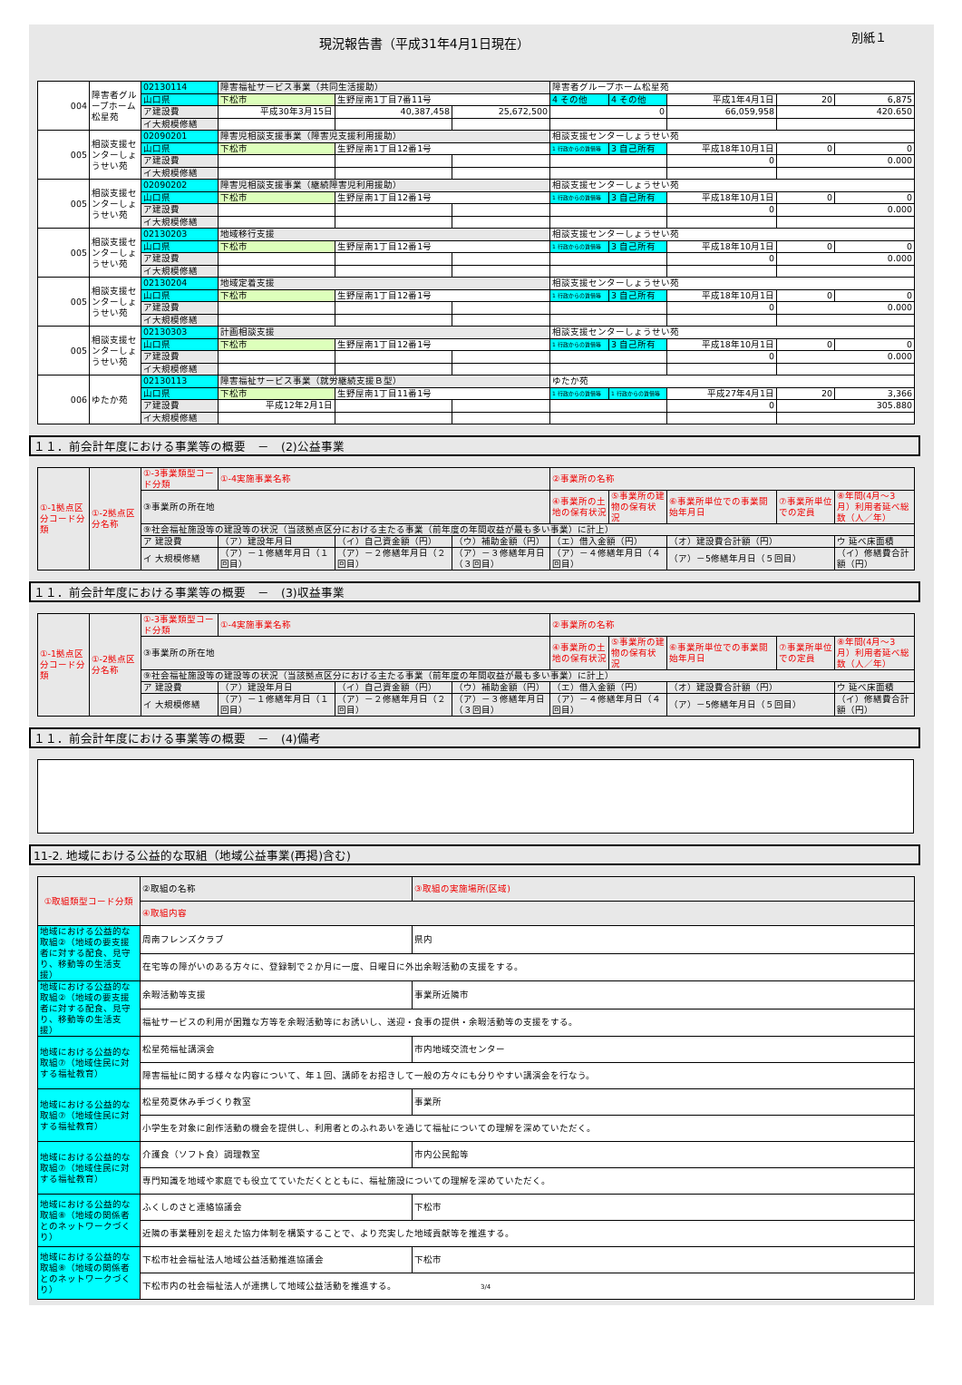現況報告書（平成31年4月1日現在）
別紙１
| 004 | 障害者グループホーム松星苑 | 02130114 | 障害福祉サービス事業（共同生活援助） | | | 障害者グループホーム松星苑 | | | | |
| | | 山口県 | 下松市 | 生野屋南1丁目7番11号 | | 4 その他 | 4 その他 | 平成1年4月1日 | 20 | 6,875 |
| | | ア建設費 | 平成30年3月15日 | 40,387,458 | 25,672,500 | 0 | | 66,059,958 | 420.650 | |
| | | イ大規模修繕 | | | | | | | | |
| 005 | 相談支援センターしょうせい苑 | 02090201 | 障害児相談支援事業（障害児支援利用援助） | | | 相談支援センターしょうせい苑 | | | | |
| | | 山口県 | 下松市 | 生野屋南1丁目12番1号 | | 1 行政からの賃借等 | 3 自己所有 | 平成18年10月1日 | 0 | 0 |
| | | ア建設費 | | | | | | 0 | 0.000 | |
| | | イ大規模修繕 | | | | | | | | |
| 005 | 相談支援センターしょうせい苑 | 02090202 | 障害児相談支援事業（継続障害児利用援助） | | | 相談支援センターしょうせい苑 | | | | |
| | | 山口県 | 下松市 | 生野屋南1丁目12番1号 | | 1 行政からの賃借等 | 3 自己所有 | 平成18年10月1日 | 0 | 0 |
| | | ア建設費 | | | | | | 0 | 0.000 | |
| | | イ大規模修繕 | | | | | | | | |
| 005 | 相談支援センターしょうせい苑 | 02130203 | 地域移行支援 | | | 相談支援センターしょうせい苑 | | | | |
| | | 山口県 | 下松市 | 生野屋南1丁目12番1号 | | 1 行政からの賃借等 | 3 自己所有 | 平成18年10月1日 | 0 | 0 |
| | | ア建設費 | | | | | | 0 | 0.000 | |
| | | イ大規模修繕 | | | | | | | | |
| 005 | 相談支援センターしょうせい苑 | 02130204 | 地域定着支援 | | | 相談支援センターしょうせい苑 | | | | |
| | | 山口県 | 下松市 | 生野屋南1丁目12番1号 | | 1 行政からの賃借等 | 3 自己所有 | 平成18年10月1日 | 0 | 0 |
| | | ア建設費 | | | | | | 0 | 0.000 | |
| | | イ大規模修繕 | | | | | | | | |
| 005 | 相談支援センターしょうせい苑 | 02130303 | 計画相談支援 | | | 相談支援センターしょうせい苑 | | | | |
| | | 山口県 | 下松市 | 生野屋南1丁目12番1号 | | 1 行政からの賃借等 | 3 自己所有 | 平成18年10月1日 | 0 | 0 |
| | | ア建設費 | | | | | | 0 | 0.000 | |
| | | イ大規模修繕 | | | | | | | | |
| 006 | ゆたか苑 | 02130113 | 障害福祉サービス事業（就労継続支援Ｂ型） | | | ゆたか苑 | | | | |
| | | 山口県 | 下松市 | 生野屋南1丁目11番1号 | | 1 行政からの賃借等 | 1 行政からの賃借等 | 平成27年4月1日 | 20 | 3,366 |
| | | ア建設費 | 平成12年2月1日 | | | | | 0 | 305.880 | |
| | | イ大規模修繕 | | | | | | | | |
１１．前会計年度における事業等の概要　－　(2)公益事業
| ①-1拠点区分コード分類 | ①-2拠点区分名称 | ①-3事業類型コード分類 | ①-4実施事業名称 | | | ②事業所の名称 | | | | |
| | | ③事業所の所在地 | | | | ④事業所の土地の保有状況 | ⑤事業所の建物の保有状況 | ⑥事業所単位での事業開始年月日 | ⑦事業所単位での定員 | ⑧年間(4月～3月）利用者延べ総数（人／年） |
| | | ⑨社会福祉施設等の建設等の状況（当該拠点区分における主たる事業（前年度の年間収益が最も多い事業）に計上） | | | | | | | | |
| | | ア 建設費 | （ア）建設年月日 | （イ）自己資金額（円） | （ウ）補助金額（円） | （エ）借入金額（円） | | （オ）建設費合計額（円） | | ウ 延べ床面積 |
| | | イ 大規模修繕 | （ア）－１修繕年月日（１回目） | （ア）－２修繕年月日（２回目） | （ア）－３修繕年月日（３回目） | （ア）－４修繕年月日（４回目） | | （ア）－5修繕年月日（５回目） | | （イ）修繕費合計額（円） |
１１．前会計年度における事業等の概要　－　(3)収益事業
| ①-1拠点区分コード分類 | ①-2拠点区分名称 | ①-3事業類型コード分類 | ①-4実施事業名称 | | | ②事業所の名称 | | | | |
| | | ③事業所の所在地 | | | | ④事業所の土地の保有状況 | ⑤事業所の建物の保有状況 | ⑥事業所単位での事業開始年月日 | ⑦事業所単位での定員 | ⑧年間(4月～3月）利用者延べ総数（人／年） |
| | | ⑨社会福祉施設等の建設等の状況（当該拠点区分における主たる事業（前年度の年間収益が最も多い事業）に計上） | | | | | | | | |
| | | ア 建設費 | （ア）建設年月日 | （イ）自己資金額（円） | （ウ）補助金額（円） | （エ）借入金額（円） | | （オ）建設費合計額（円） | | ウ 延べ床面積 |
| | | イ 大規模修繕 | （ア）－１修繕年月日（１回目） | （ア）－２修繕年月日（２回目） | （ア）－３修繕年月日（３回目） | （ア）－４修繕年月日（４回目） | | （ア）－5修繕年月日（５回目） | | （イ）修繕費合計額（円） |
１１．前会計年度における事業等の概要　－　(4)備考
11-2. 地域における公益的な取組（地域公益事業(再掲)含む)
| ①取組類型コード分類 | ②取組の名称 | ③取組の実施場所(区域) |
| | ④取組内容 | |
| 地域における公益的な取組②（地域の要支援者に対する配食、見守り、移動等の生活支援） | 周南フレンズクラブ | 県内 |
| | 在宅等の障がいのある方々に、登録制で２か月に一度、日曜日に外出余暇活動の支援をする。 | |
| 地域における公益的な取組②（地域の要支援者に対する配食、見守り、移動等の生活支援） | 余暇活動等支援 | 事業所近隣市 |
| | 福祉サービスの利用が困難な方等を余暇活動等にお誘いし、送迎・食事の提供・余暇活動等の支援をする。 | |
| 地域における公益的な取組⑦（地域住民に対する福祉教育） | 松星苑福祉講演会 | 市内地域交流センター |
| | 障害福祉に関する様々な内容について、年１回、講師をお招きして一般の方々にも分りやすい講演会を行なう。 | |
| 地域における公益的な取組⑦（地域住民に対する福祉教育） | 松星苑夏休み手づくり教室 | 事業所 |
| | 小学生を対象に創作活動の機会を提供し、利用者とのふれあいを通じて福祉についての理解を深めていただく。 | |
| 地域における公益的な取組⑦（地域住民に対する福祉教育） | 介護食（ソフト食）調理教室 | 市内公民館等 |
| | 専門知識を地域や家庭でも役立てていただくとともに、福祉施設についての理解を深めていただく。 | |
| 地域における公益的な取組⑧（地域の関係者とのネットワークづくり） | ふくしのさと連絡協議会 | 下松市 |
| | 近隣の事業種別を超えた協力体制を構築することで、より充実した地域貢献等を推進する。 | |
| 地域における公益的な取組⑧（地域の関係者とのネットワークづくり） | 下松市社会福祉法人地域公益活動推進協議会 | 下松市 |
| | 下松市内の社会福祉法人が連携して地域公益活動を推進する。 3/4 | |